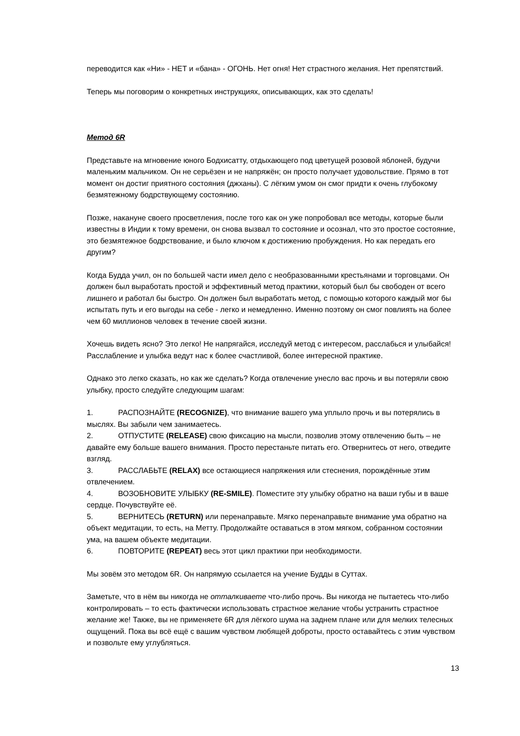переводится как «Ни» - НЕТ и «бана» - ОГОНЬ. Нет огня! Нет страстного желания. Нет препятствий.
Теперь мы поговорим о конкретных инструкциях, описывающих, как это сделать!
Метод 6R
Представьте на мгновение юного Бодхисатту, отдыхающего под цветущей розовой яблоней, будучи маленьким мальчиком. Он не серьёзен и не напряжён; он просто получает удовольствие. Прямо в тот момент он достиг приятного состояния (джханы). С лёгким умом он смог придти к очень глубокому безмятежному бодрствующему состоянию.
Позже, накануне своего просветления, после того как он уже попробовал все методы, которые были известны в Индии к тому времени, он снова вызвал то состояние и осознал, что это простое состояние, это безмятежное бодрствование, и было ключом к достижению пробуждения. Но как передать его другим?
Когда Будда учил, он по большей части имел дело с необразованными крестьянами и торговцами. Он должен был выработать простой и эффективный метод практики, который был бы свободен от всего лишнего и работал бы быстро. Он должен был выработать метод, с помощью которого каждый мог бы испытать путь и его выгоды на себе - легко и немедленно. Именно поэтому он смог повлиять на более чем 60 миллионов человек в течение своей жизни.
Хочешь видеть ясно? Это легко! Не напрягайся, исследуй метод с интересом, расслабься и улыбайся! Расслабление и улыбка ведут нас к более счастливой, более интересной практике.
Однако это легко сказать, но как же сделать? Когда отвлечение унесло вас прочь и вы потеряли свою улыбку, просто следуйте следующим шагам:
1. РАСПОЗНАЙТЕ (RECOGNIZE), что внимание вашего ума уплыло прочь и вы потерялись в мыслях. Вы забыли чем занимаетесь.
2. ОТПУСТИТЕ (RELEASE) свою фиксацию на мысли, позволив этому отвлечению быть – не давайте ему больше вашего внимания. Просто перестаньте питать его. Отвернитесь от него, отведите взгляд.
3. РАССЛАБЬТЕ (RELAX) все остающиеся напряжения или стеснения, порождённые этим отвлечением.
4. ВОЗОБНОВИТЕ УЛЫБКУ (RE-SMILE). Поместите эту улыбку обратно на ваши губы и в ваше сердце. Почувствуйте её.
5. ВЕРНИТЕСЬ (RETURN) или перенаправьте. Мягко перенаправьте внимание ума обратно на объект медитации, то есть, на Метту. Продолжайте оставаться в этом мягком, собранном состоянии ума, на вашем объекте медитации.
6. ПОВТОРИТЕ (REPEAT) весь этот цикл практики при необходимости.
Мы зовём это методом 6R. Он напрямую ссылается на учение Будды в Суттах.
Заметьте, что в нём вы никогда не отталкиваете что-либо прочь. Вы никогда не пытаетесь что-либо контролировать – то есть фактически использовать страстное желание чтобы устранить страстное желание же! Также, вы не применяете 6R для лёгкого шума на заднем плане или для мелких телесных ощущений. Пока вы всё ещё с вашим чувством любящей доброты, просто оставайтесь с этим чувством и позвольте ему углубляться.
13